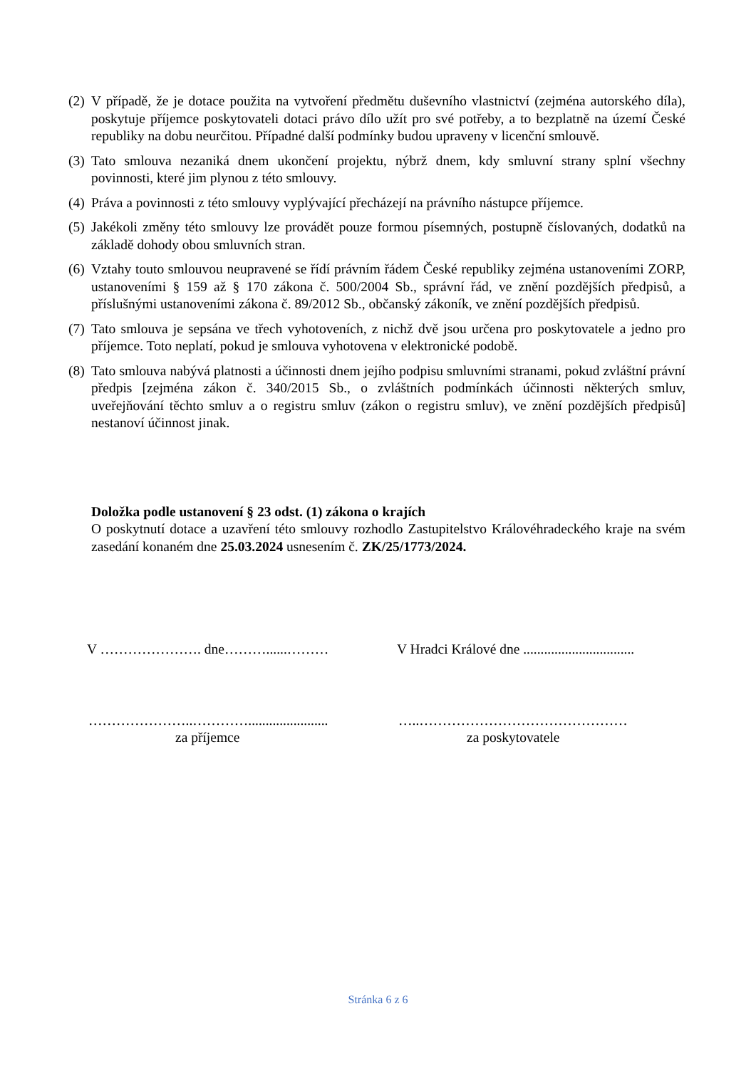(2) V případě, že je dotace použita na vytvoření předmětu duševního vlastnictví (zejména autorského díla), poskytuje příjemce poskytovateli dotaci právo dílo užít pro své potřeby, a to bezplatně na území České republiky na dobu neurčitou. Případné další podmínky budou upraveny v licenční smlouvě.
(3) Tato smlouva nezaniká dnem ukončení projektu, nýbrž dnem, kdy smluvní strany splní všechny povinnosti, které jim plynou z této smlouvy.
(4) Práva a povinnosti z této smlouvy vyplývající přecházejí na právního nástupce příjemce.
(5) Jakékoli změny této smlouvy lze provádět pouze formou písemných, postupně číslovaných, dodatků na základě dohody obou smluvních stran.
(6) Vztahy touto smlouvou neupravené se řídí právním řádem České republiky zejména ustanoveními ZORP, ustanoveními § 159 až § 170 zákona č. 500/2004 Sb., správní řád, ve znění pozdějších předpisů, a příslušnými ustanoveními zákona č. 89/2012 Sb., občanský zákoník, ve znění pozdějších předpisů.
(7) Tato smlouva je sepsána ve třech vyhotoveních, z nichž dvě jsou určena pro poskytovatele a jedno pro příjemce. Toto neplatí, pokud je smlouva vyhotovena v elektronické podobě.
(8) Tato smlouva nabývá platnosti a účinnosti dnem jejího podpisu smluvními stranami, pokud zvláštní právní předpis [zejména zákon č. 340/2015 Sb., o zvláštních podmínkách účinnosti některých smluv, uveřejňování těchto smluv a o registru smluv (zákon o registru smluv), ve znění pozdějších předpisů] nestanoví účinnost jinak.
Doložka podle ustanovení § 23 odst. (1) zákona o krajích
O poskytnutí dotace a uzavření této smlouvy rozhodlo Zastupitelstvo Královéhradeckého kraje na svém zasedání konaném dne 25.03.2024 usnesením č. ZK/25/1773/2024.
V …………………. dne………......……… V Hradci Králové dne ................................
…………………..………….......................
za příjemce
…..………………………………………
za poskytovatele
Stránka 6 z 6